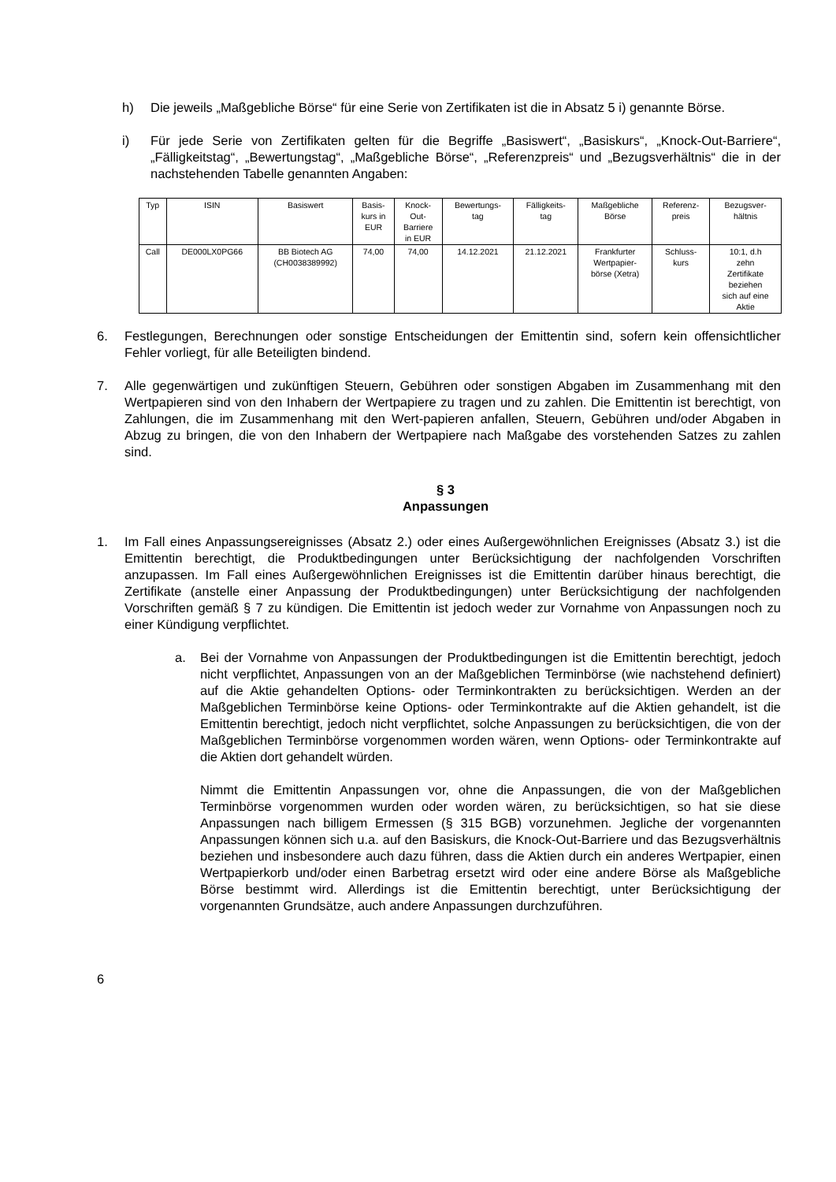h) Die jeweils „Maßgebliche Börse“ für eine Serie von Zertifikaten ist die in Absatz 5 i) genannte Börse.
i) Für jede Serie von Zertifikaten gelten für die Begriffe „Basiswert“, „Basiskurs“, „Knock-Out-Barriere“, „Fälligkeitstag“, „Bewertungstag“, „Maßgebliche Börse“, „Referenzpreis“ und „Bezugsverhältnis“ die in der nachstehenden Tabelle genannten Angaben:
| Typ | ISIN | Basiswert | Basis- kurs in EUR | Knock- Out- Barriere in EUR | Bewertungs- tag | Fälligkeits- tag | Maßgebliche Börse | Referenz- preis | Bezugsver- hältnis |
| Call | DE000LX0PG66 | BB Biotech AG (CH0038389992) | 74,00 | 74,00 | 14.12.2021 | 21.12.2021 | Frankfurter Wertpapier- börse (Xetra) | Schluss- kurs | 10:1, d.h zehn Zertifikate beziehen sich auf eine Aktie |
6. Festlegungen, Berechnungen oder sonstige Entscheidungen der Emittentin sind, sofern kein offensichtlicher Fehler vorliegt, für alle Beteiligten bindend.
7. Alle gegenwärtigen und zukünftigen Steuern, Gebühren oder sonstigen Abgaben im Zusammenhang mit den Wertpapieren sind von den Inhabern der Wertpapiere zu tragen und zu zahlen. Die Emittentin ist berechtigt, von Zahlungen, die im Zusammenhang mit den Wert-papieren anfallen, Steuern, Gebühren und/oder Abgaben in Abzug zu bringen, die von den Inhabern der Wertpapiere nach Maßgabe des vorstehenden Satzes zu zahlen sind.
§ 3
Anpassungen
1. Im Fall eines Anpassungsereignisses (Absatz 2.) oder eines Außergewöhnlichen Ereignisses (Absatz 3.) ist die Emittentin berechtigt, die Produktbedingungen unter Berücksichtigung der nachfolgenden Vorschriften anzupassen. Im Fall eines Außergewöhnlichen Ereignisses ist die Emittentin darüber hinaus berechtigt, die Zertifikate (anstelle einer Anpassung der Produktbedingungen) unter Berücksichtigung der nachfolgenden Vorschriften gemäß § 7 zu kündigen. Die Emittentin ist jedoch weder zur Vornahme von Anpassungen noch zu einer Kündigung verpflichtet.
a. Bei der Vornahme von Anpassungen der Produktbedingungen ist die Emittentin berechtigt, jedoch nicht verpflichtet, Anpassungen von an der Maßgeblichen Terminbörse (wie nachstehend definiert) auf die Aktie gehandelten Options- oder Terminkontrakten zu berücksichtigen. Werden an der Maßgeblichen Terminbörse keine Options- oder Terminkontrakte auf die Aktien gehandelt, ist die Emittentin berechtigt, jedoch nicht verpflichtet, solche Anpassungen zu berücksichtigen, die von der Maßgeblichen Terminbörse vorgenommen worden wären, wenn Options- oder Terminkontrakte auf die Aktien dort gehandelt würden.
Nimmt die Emittentin Anpassungen vor, ohne die Anpassungen, die von der Maßgeblichen Terminbörse vorgenommen wurden oder worden wären, zu berücksichtigen, so hat sie diese Anpassungen nach billigem Ermessen (§ 315 BGB) vorzunehmen. Jegliche der vorgenannten Anpassungen können sich u.a. auf den Basiskurs, die Knock-Out-Barriere und das Bezugsverhältnis beziehen und insbesondere auch dazu führen, dass die Aktien durch ein anderes Wertpapier, einen Wertpapierkorb und/oder einen Barbetrag ersetzt wird oder eine andere Börse als Maßgebliche Börse bestimmt wird. Allerdings ist die Emittentin berechtigt, unter Berücksichtigung der vorgenannten Grundsätze, auch andere Anpassungen durchzuführen.
6